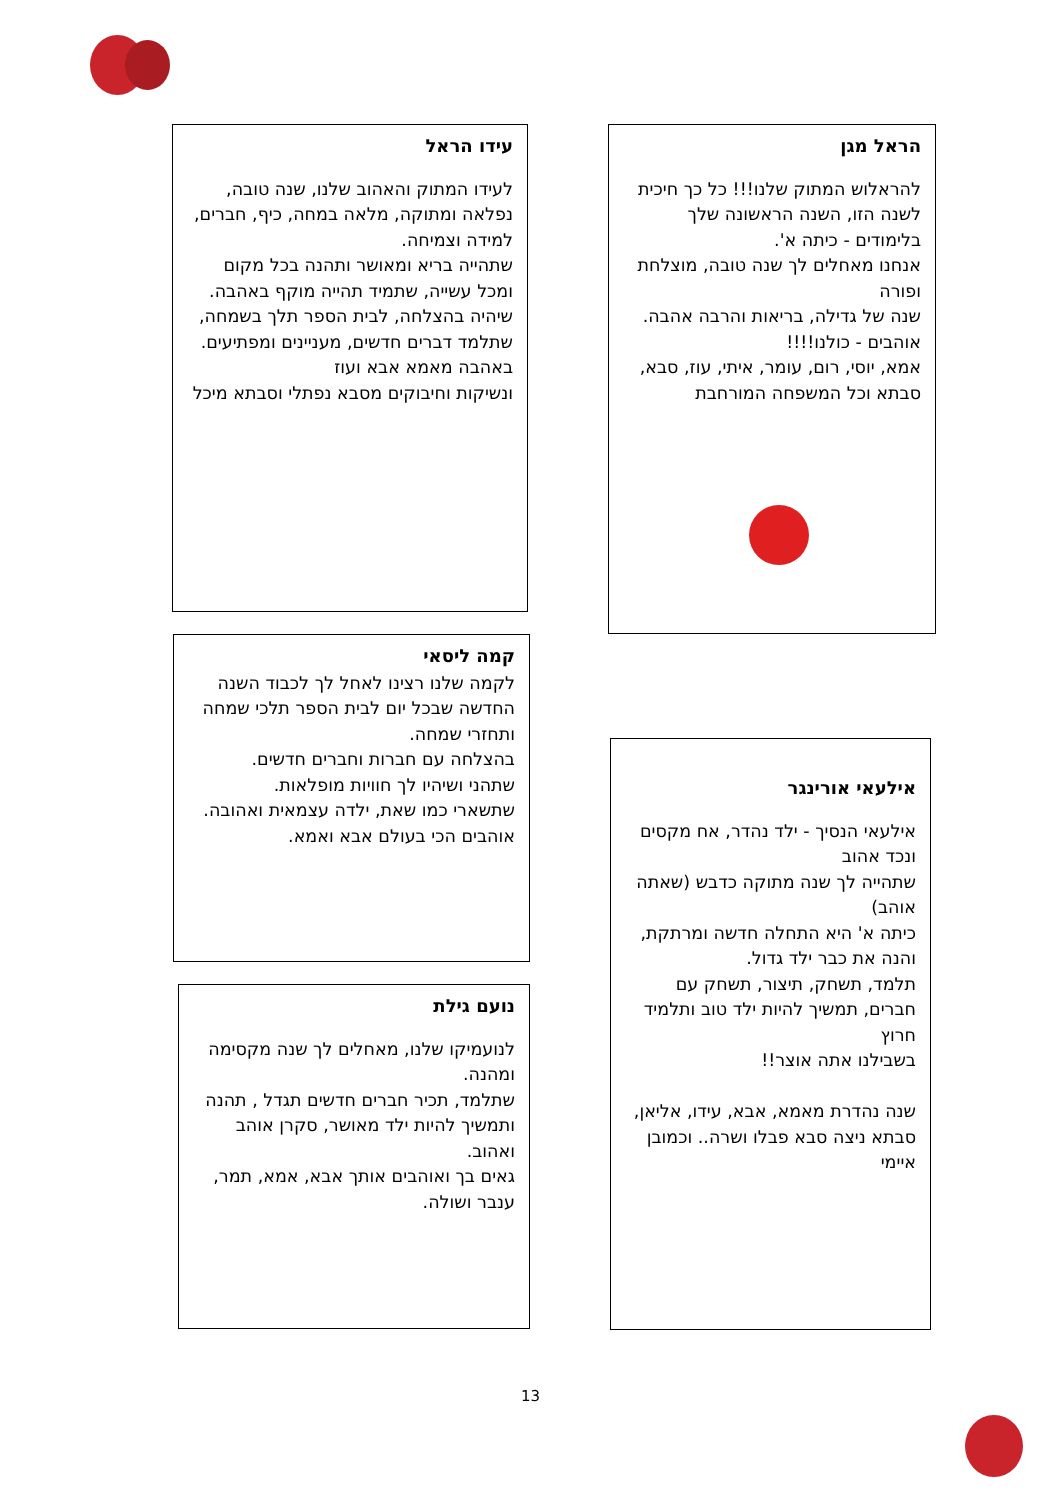הראל מגן
להראלוש המתוק שלנו!!! כל כך חיכית לשנה הזו, השנה הראשונה שלך בלימודים - כיתה א'.
אנחנו מאחלים לך שנה טובה, מוצלחת ופורה
שנה של גדילה, בריאות והרבה אהבה.
אוהבים - כולנו!!!!
אמא, יוסי, רום, עומר, איתי, עוז, סבא, סבתא וכל המשפחה המורחבת
עידו הראל
לעידו המתוק והאהוב שלנו, שנה טובה, נפלאה ומתוקה, מלאה במחה, כיף, חברים, למידה וצמיחה.
שתהייה בריא ומאושר ותהנה בכל מקום ומכל עשייה, שתמיד תהייה מוקף באהבה.
שיהיה בהצלחה, לבית הספר תלך בשמחה, שתלמד דברים חדשים, מעניינים ומפתיעים.
באהבה מאמא אבא ועוז
ונשיקות וחיבוקים מסבא נפתלי וסבתא מיכל
קמה ליסאי
לקמה שלנו רצינו לאחל לך לכבוד השנה החדשה שבכל יום לבית הספר תלכי שמחה ותחזרי שמחה.
בהצלחה עם חברות וחברים חדשים.
שתהני ושיהיו לך חוויות מופלאות.
שתשארי כמו שאת, ילדה עצמאית ואהובה.
אוהבים הכי בעולם אבא ואמא.
אילעאי אורינגר
אילעאי הנסיך - ילד נהדר, אח מקסים ונכד אהוב
שתהייה לך שנה מתוקה כדבש (שאתה אוהב)
כיתה א' היא התחלה חדשה ומרתקת, והנה את כבר ילד גדול.
תלמד, תשחק, תיצור, תשחק עם חברים, תמשיך להיות ילד טוב ותלמיד חרוץ
בשבילנו אתה אוצר!!
שנה נהדרת מאמא, אבא, עידו, אליאן, סבתא ניצה סבא פבלו ושרה.. וכמובן איימי
נועם גילת
לנועמיקו שלנו, מאחלים לך שנה מקסימה ומהנה.
שתלמד, תכיר חברים חדשים תגדל , תהנה ותמשיך להיות ילד מאושר, סקרן אוהב ואהוב.
גאים בך ואוהבים אותך אבא, אמא, תמר, ענבר ושולה.
13